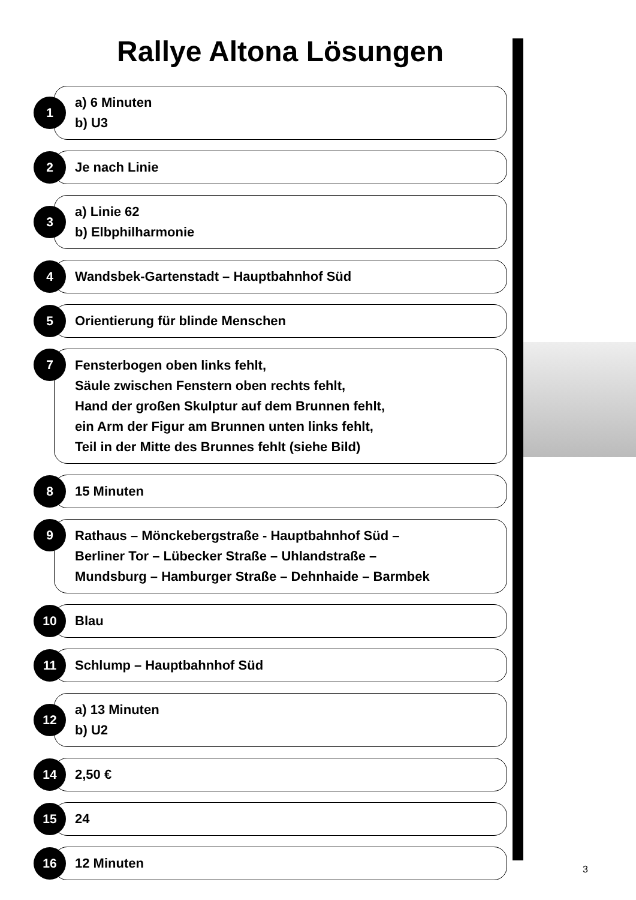Rallye Altona Lösungen
1
a) 6 Minuten
b) U3
2
Je nach Linie
3
a) Linie 62
b) Elbphilharmonie
4
Wandsbek-Gartenstadt – Hauptbahnhof Süd
5
Orientierung für blinde Menschen
7
Fensterbogen oben links fehlt,
Säule zwischen Fenstern oben rechts fehlt,
Hand der großen Skulptur auf dem Brunnen fehlt,
ein Arm der Figur am Brunnen unten links fehlt,
Teil in der Mitte des Brunnes fehlt (siehe Bild)
8
15 Minuten
9
Rathaus – Mönckebergstraße - Hauptbahnhof Süd –
Berliner Tor – Lübecker Straße – Uhlandstraße –
Mundsburg – Hamburger Straße – Dehnhaide – Barmbek
10
Blau
11
Schlump – Hauptbahnhof Süd
12
a) 13 Minuten
b) U2
14
2,50 €
15
24
16
12 Minuten
3